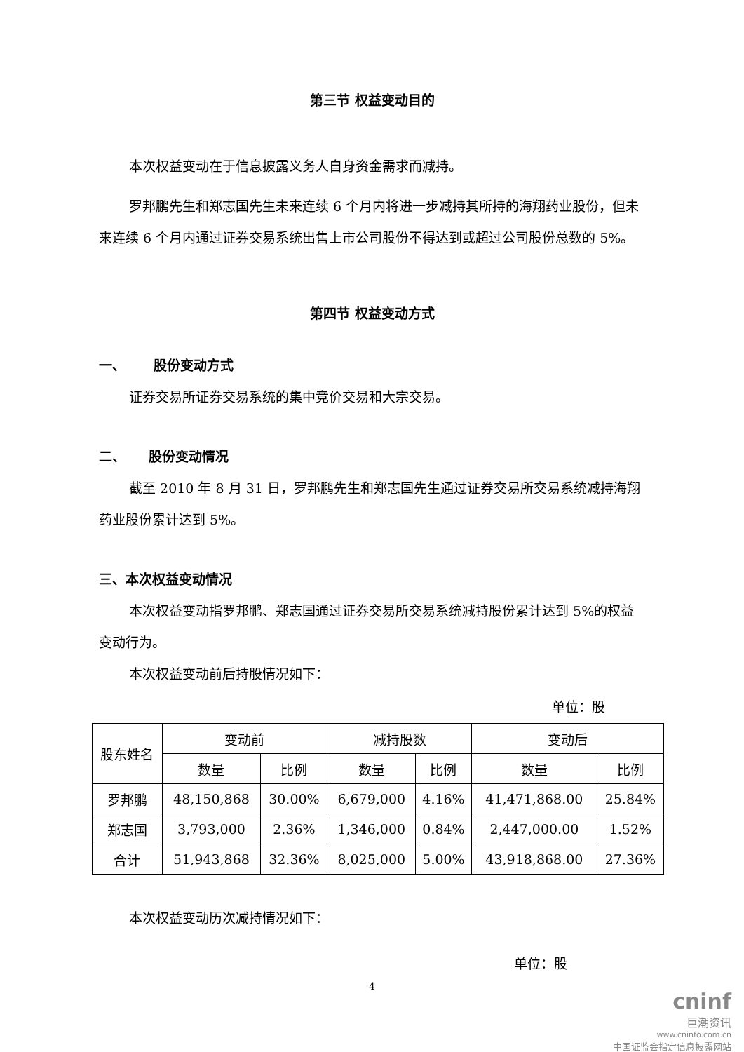第三节 权益变动目的
本次权益变动在于信息披露义务人自身资金需求而减持。
罗邦鹏先生和郑志国先生未来连续 6 个月内将进一步减持其所持的海翔药业股份，但未来连续 6 个月内通过证券交易系统出售上市公司股份不得达到或超过公司股份总数的 5%。
第四节 权益变动方式
一、 股份变动方式
证券交易所证券交易系统的集中竞价交易和大宗交易。
二、 股份变动情况
截至 2010 年 8 月 31 日，罗邦鹏先生和郑志国先生通过证券交易所交易系统减持海翔药业股份累计达到 5%。
三、本次权益变动情况
本次权益变动指罗邦鹏、郑志国通过证券交易所交易系统减持股份累计达到 5%的权益变动行为。
本次权益变动前后持股情况如下：
单位：股
| 股东姓名 | 变动前 | | 减持股数 | | 变动后 | |
| --- | --- | --- | --- | --- | --- | --- |
| | 数量 | 比例 | 数量 | 比例 | 数量 | 比例 |
| 罗邦鹏 | 48,150,868 | 30.00% | 6,679,000 | 4.16% | 41,471,868.00 | 25.84% |
| 郑志国 | 3,793,000 | 2.36% | 1,346,000 | 0.84% | 2,447,000.00 | 1.52% |
| 合计 | 51,943,868 | 32.36% | 8,025,000 | 5.00% | 43,918,868.00 | 27.36% |
本次权益变动历次减持情况如下：
单位：股
4
cninf
巨潮资讯
www.cninfo.com.cn
中国证监会指定信息披露网站